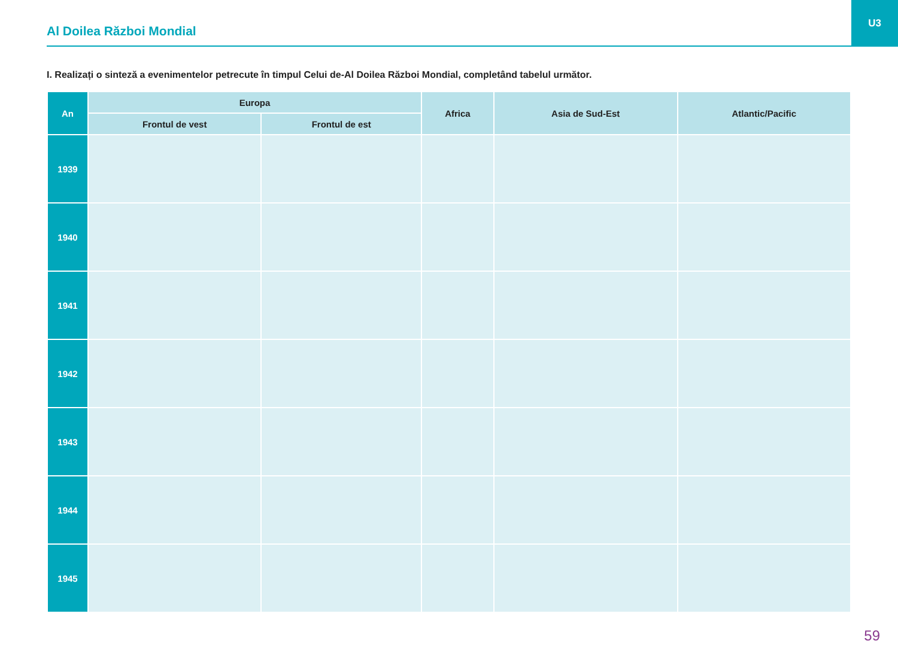U3
Al Doilea Război Mondial
I. Realizați o sinteză a evenimentelor petrecute în timpul Celui de-Al Doilea Război Mondial, completând tabelul următor.
| An | Europa | | Africa | Asia de Sud-Est | Atlantic/Pacific |
| --- | --- | --- | --- | --- | --- |
| | Frontul de vest | Frontul de est | | | |
| 1939 | | | | | |
| 1940 | | | | | |
| 1941 | | | | | |
| 1942 | | | | | |
| 1943 | | | | | |
| 1944 | | | | | |
| 1945 | | | | | |
59